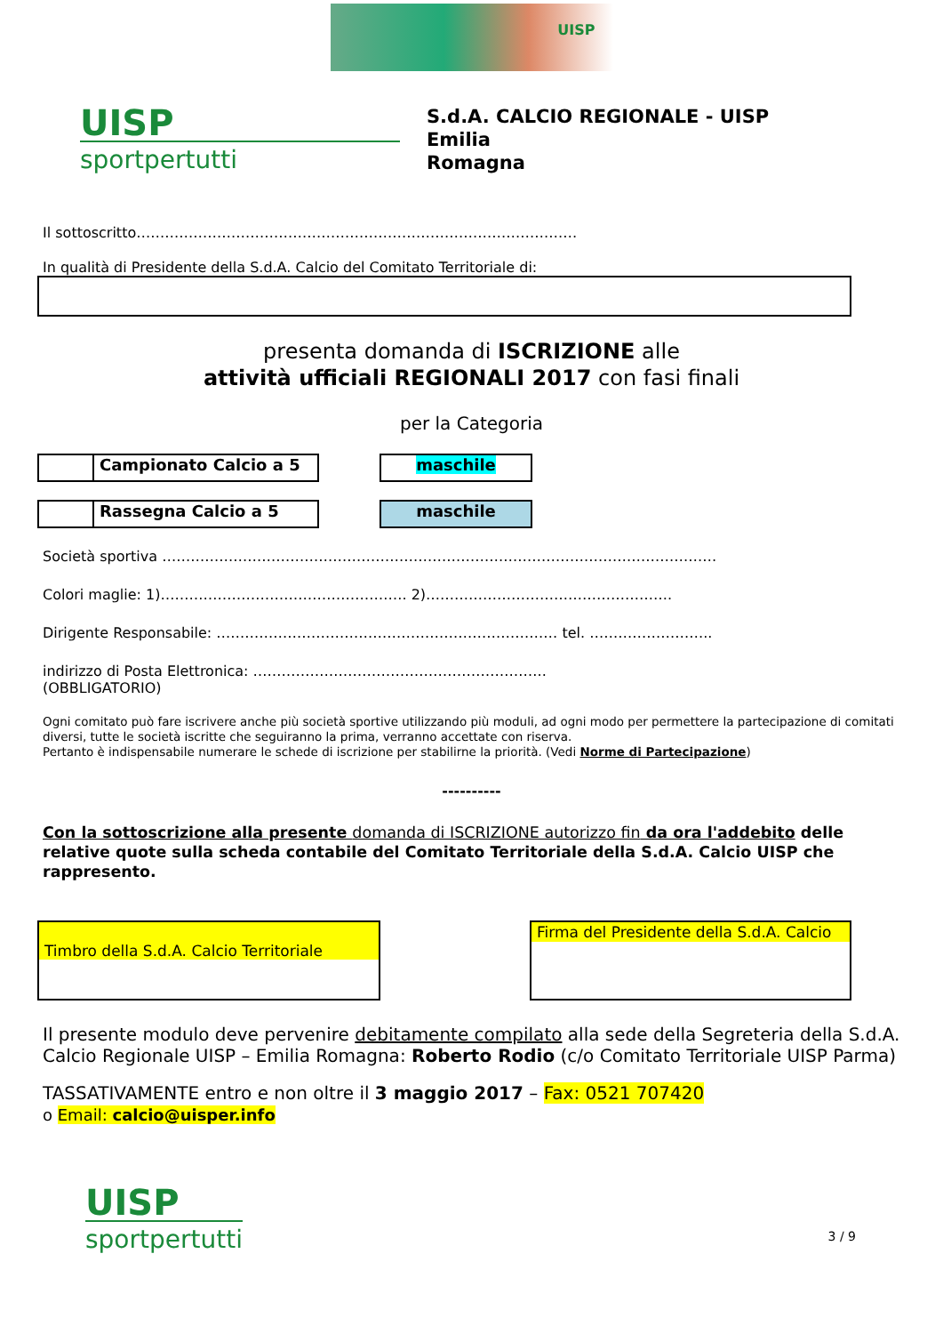UISP
UISP
sportpertutti
S.d.A. CALCIO REGIONALE - UISP
Emilia
Romagna
Il sottoscritto…………………………………………………………………………………
In qualità di Presidente della S.d.A. Calcio del Comitato Territoriale di:
presenta domanda di ISCRIZIONE alle
attività ufficiali REGIONALI 2017 con fasi finali
per la Categoria
Campionato Calcio a 5 maschile
Rassegna Calcio a 5 maschile
Società sportiva ………………………………………………………………………………………………………
Colori maglie: 1)……………………………………………. 2)…………………………………………….
Dirigente Responsabile: ……………………………………………………………… tel. ……………………..
indirizzo di Posta Elettronica: ……………………………………………………..
(OBBLIGATORIO)
Ogni comitato può fare iscrivere anche più società sportive utilizzando più moduli, ad ogni modo per permettere la partecipazione di comitati diversi, tutte le società iscritte che seguiranno la prima, verranno accettate con riserva.
Pertanto è indispensabile numerare le schede di iscrizione per stabilirne la priorità. (Vedi Norme di Partecipazione)
----------
Con la sottoscrizione alla presente domanda di ISCRIZIONE autorizzo fin da ora l'addebito delle relative quote sulla scheda contabile del Comitato Territoriale della S.d.A. Calcio UISP che rappresento.
Timbro della S.d.A. Calcio Territoriale
Firma del Presidente della S.d.A. Calcio
Il presente modulo deve pervenire debitamente compilato alla sede della Segreteria della S.d.A. Calcio Regionale UISP – Emilia Romagna: Roberto Rodio (c/o Comitato Territoriale UISP Parma)
TASSATIVAMENTE entro e non oltre il 3 maggio 2017 – Fax: 0521 707420
o Email: calcio@uisper.info
UISP
sportpertutti
3 / 9